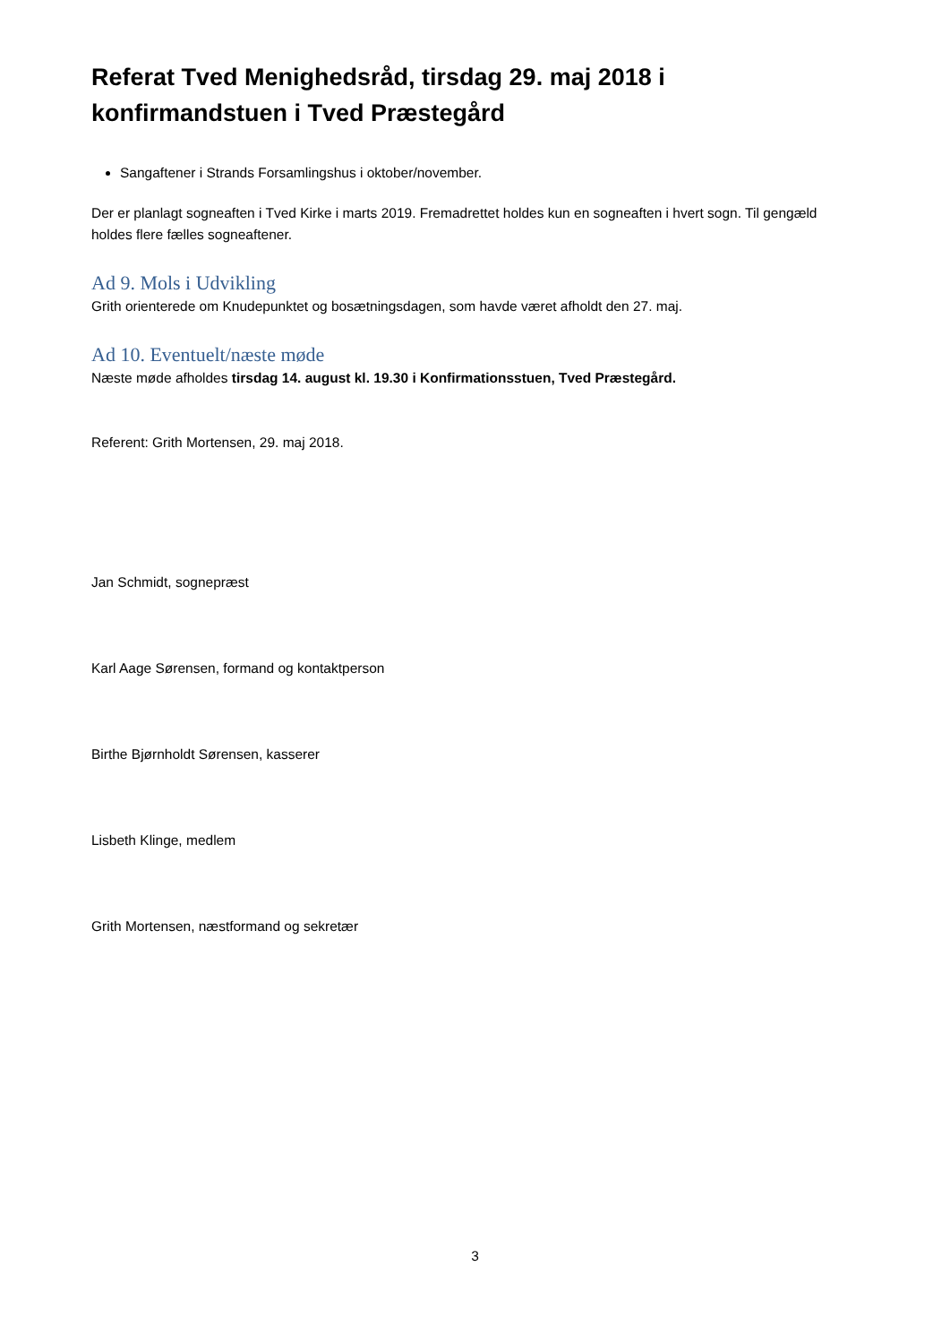Referat Tved Menighedsråd, tirsdag 29. maj 2018 i konfirmandstuen i Tved Præstegård
Sangaftener i Strands Forsamlingshus i oktober/november.
Der er planlagt sogneaften i Tved Kirke i marts 2019. Fremadrettet holdes kun en sogneaften i hvert sogn. Til gengæld holdes flere fælles sogneaftener.
Ad 9. Mols i Udvikling
Grith orienterede om Knudepunktet og bosætningsdagen, som havde været afholdt den 27. maj.
Ad 10. Eventuelt/næste møde
Næste møde afholdes tirsdag 14. august kl. 19.30 i Konfirmationsstuen, Tved Præstegård.
Referent: Grith Mortensen, 29. maj 2018.
Jan Schmidt, sognepræst
Karl Aage Sørensen, formand og kontaktperson
Birthe Bjørnholdt Sørensen, kasserer
Lisbeth Klinge, medlem
Grith Mortensen, næstformand og sekretær
3